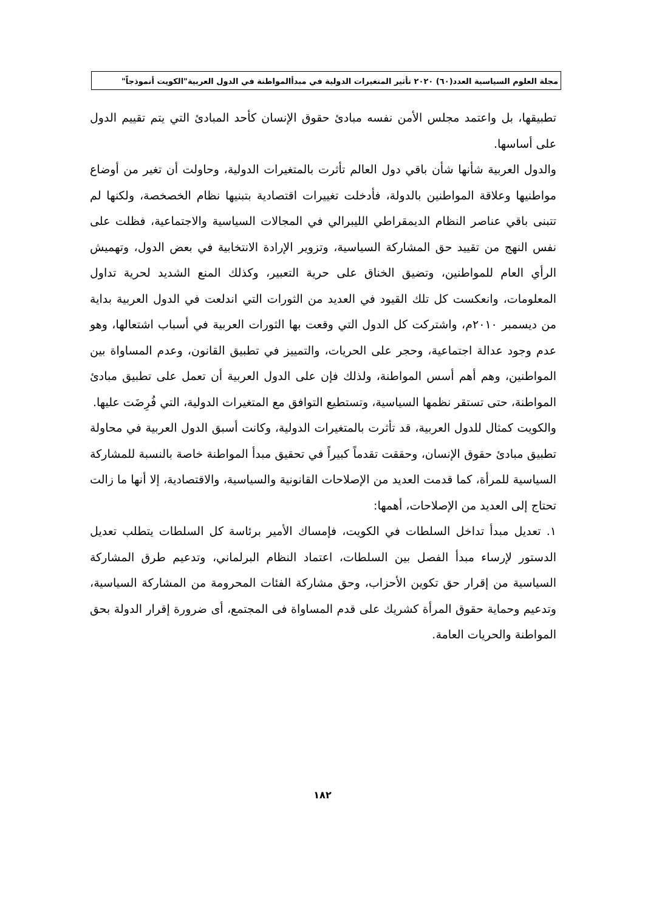مجلة العلوم السياسية العدد(٦٠) ٢٠٢٠ تأثير المتغيرات الدولية في مبدأالمواطنة في الدول العربية"الكويت أنموذجاً"
تطبيقها، بل واعتمد مجلس الأمن نفسه مبادئ حقوق الإنسان كأحد المبادئ التي يتم تقييم الدول على أساسها.
والدول العربية شأنها شأن باقي دول العالم تأثرت بالمتغيرات الدولية، وحاولت أن تغير من أوضاع مواطنيها وعلاقة المواطنين بالدولة، فأدخلت تغييرات اقتصادية بتبنيها نظام الخصخصة، ولكنها لم تتبنى باقي عناصر النظام الديمقراطي الليبرالي في المجالات السياسية والاجتماعية، فظلت على نفس النهج من تقييد حق المشاركة السياسية، وتزوير الإرادة الانتخابية في بعض الدول، وتهميش الرأي العام للمواطنين، وتضيق الخناق على حرية التعبير، وكذلك المنع الشديد لحرية تداول المعلومات، وانعكست كل تلك القيود في العديد من الثورات التي اندلعت في الدول العربية بداية من ديسمبر ٢٠١٠م، واشتركت كل الدول التي وقعت بها الثورات العربية في أسباب اشتعالها، وهو عدم وجود عدالة اجتماعية، وحجر على الحريات، والتمييز في تطبيق القانون، وعدم المساواة بين المواطنين، وهم أهم أسس المواطنة، ولذلك فإن على الدول العربية أن تعمل على تطبيق مبادئ المواطنة، حتى تستقر نظمها السياسية، وتستطيع التوافق مع المتغيرات الدولية، التي فُرِضَت عليها.
والكويت كمثال للدول العربية، قد تأثرت بالمتغيرات الدولية، وكانت أسبق الدول العربية في محاولة تطبيق مبادئ حقوق الإنسان، وحققت تقدماً كبيراً في تحقيق مبدأ المواطنة خاصة بالنسبة للمشاركة السياسية للمرأة، كما قدمت العديد من الإصلاحات القانونية والسياسية، والاقتصادية، إلا أنها ما زالت تحتاج إلى العديد من الإصلاحات، أهمها:
١. تعديل مبدأ تداخل السلطات في الكويت، فإمساك الأمير برئاسة كل السلطات يتطلب تعديل الدستور لإرساء مبدأ الفصل بين السلطات، اعتماد النظام البرلماني، وتدعيم طرق المشاركة السياسية من إقرار حق تكوين الأحزاب، وحق مشاركة الفئات المحرومة من المشاركة السياسية، وتدعيم وحماية حقوق المرأة كشريك على قدم المساواة فى المجتمع، أى ضرورة إقرار الدولة بحق المواطنة والحريات العامة.
١٨٢